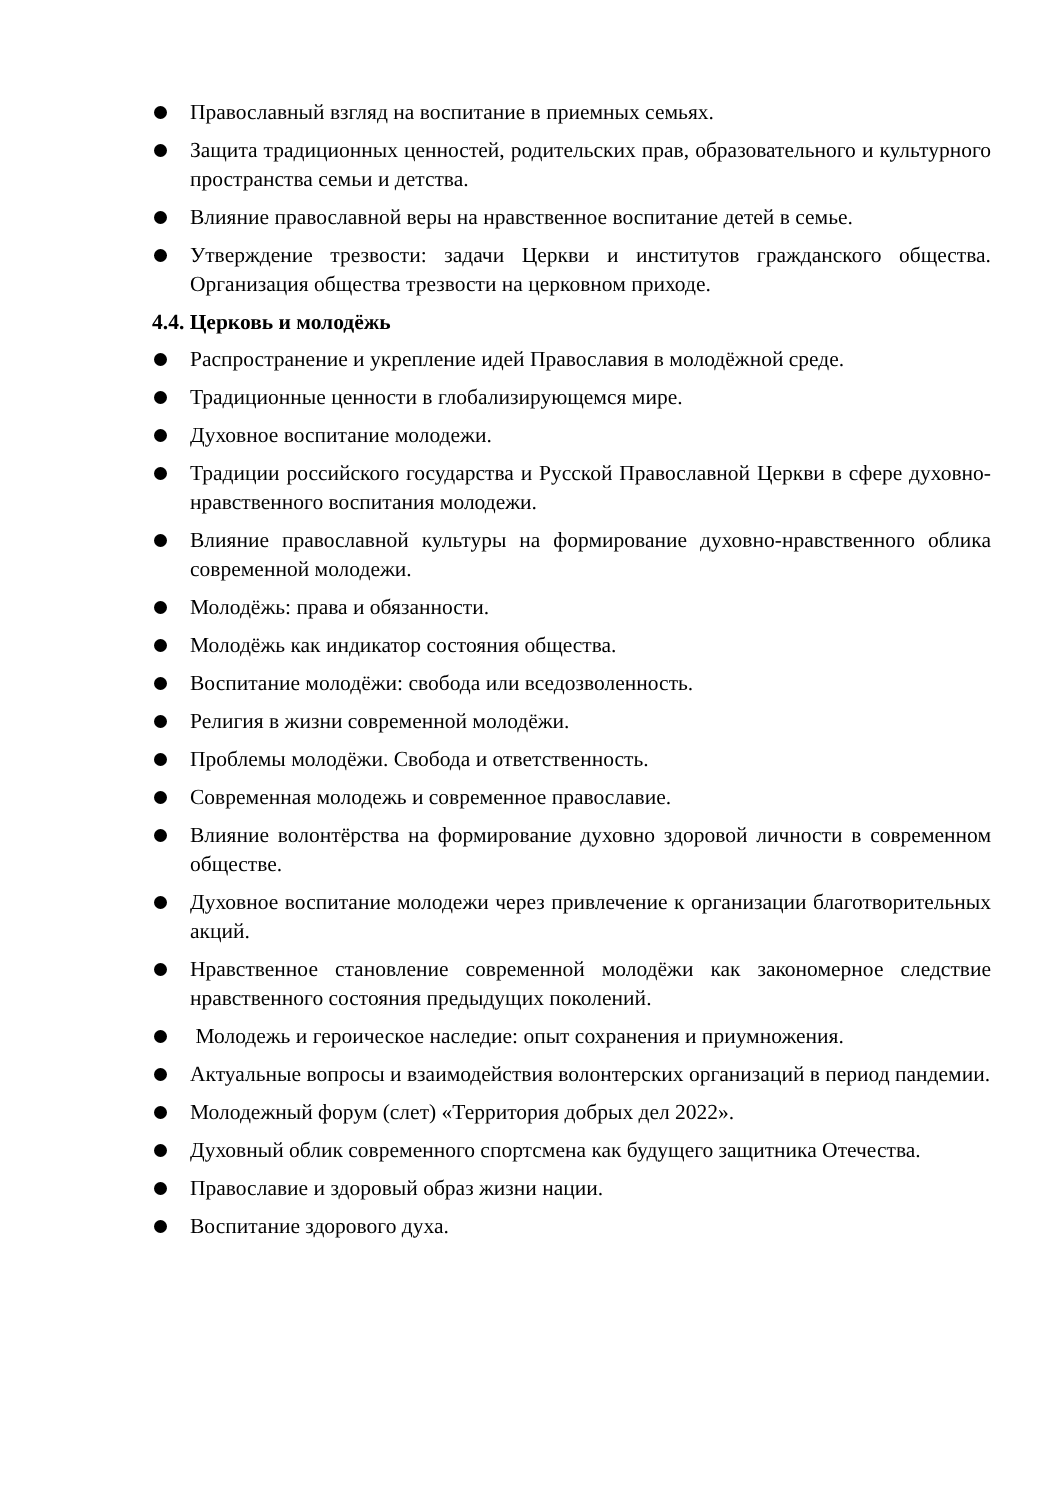Православный взгляд на воспитание в приемных семьях.
Защита традиционных ценностей, родительских прав, образовательного и культурного пространства семьи и детства.
Влияние православной веры на нравственное воспитание детей в семье.
Утверждение трезвости: задачи Церкви и институтов гражданского общества. Организация общества трезвости на церковном приходе.
4.4. Церковь и молодёжь
Распространение и укрепление идей Православия в молодёжной среде.
Традиционные ценности в глобализирующемся мире.
Духовное воспитание молодежи.
Традиции российского государства и Русской Православной Церкви в сфере духовно-нравственного воспитания молодежи.
Влияние православной культуры на формирование духовно-нравственного облика современной молодежи.
Молодёжь: права и обязанности.
Молодёжь как индикатор состояния общества.
Воспитание молодёжи: свобода или вседозволенность.
Религия в жизни современной молодёжи.
Проблемы молодёжи. Свобода и ответственность.
Современная молодежь и современное православие.
Влияние волонтёрства на формирование духовно здоровой личности в современном обществе.
Духовное воспитание молодежи через привлечение к организации благотворительных акций.
Нравственное становление современной молодёжи как закономерное следствие нравственного состояния предыдущих поколений.
Молодежь и героическое наследие: опыт сохранения и приумножения.
Актуальные вопросы и взаимодействия волонтерских организаций в период пандемии.
Молодежный форум (слет) «Территория добрых дел 2022».
Духовный облик современного спортсмена как будущего защитника Отечества.
Православие и здоровый образ жизни нации.
Воспитание здорового духа.